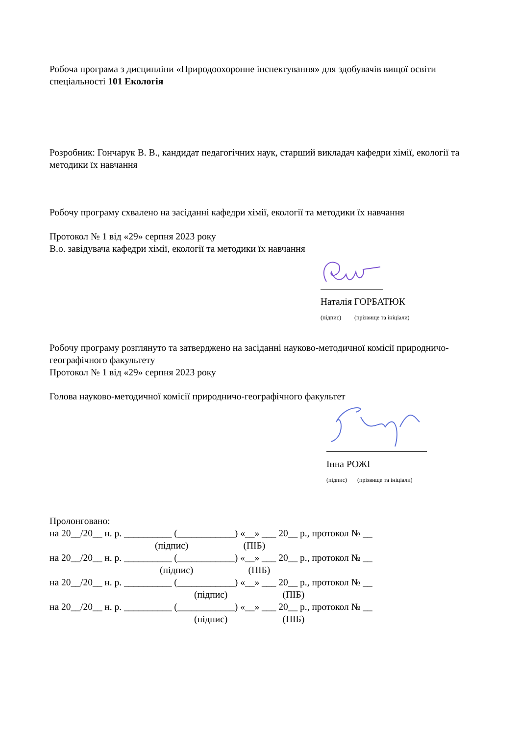Робоча програма з дисципліни «Природоохоронне інспектування» для здобувачів вищої освіти спеціальності 101 Екологія
Розробник: Гончарук В. В., кандидат педагогічних наук, старший викладач кафедри хімії, екології та методики їх навчання
Робочу програму схвалено на засіданні кафедри хімії, екології та методики їх навчання
Протокол № 1 від «29» серпня 2023 року
В.о. завідувача кафедри хімії, екології та методики їх навчання
Наталія ГОРБАТЮК
(підпис) (прізвище та ініціали)
Робочу програму розглянуто та затверджено на засіданні науково-методичної комісії природничо-географічного факультету
Протокол № 1 від «29» серпня 2023 року
Голова науково-методичної комісії природничо-географічного факультет
Інна РОЖІ
(підпис) (прізвище та ініціали)
Пролонговано:
на 20__/20__ н. р. __________ (____________) «__» ___ 20__ р., протокол № __
(підпис) (ПІБ)
на 20__/20__ н. р. __________ (____________) «__» ___ 20__ р., протокол № __
(підпис) (ПІБ)
на 20__/20__ н. р. __________ (____________) «__» ___ 20__ р., протокол № __
(підпис) (ПІБ)
на 20__/20__ н. р. __________ (____________) «__» ___ 20__ р., протокол № __
(підпис) (ПІБ)